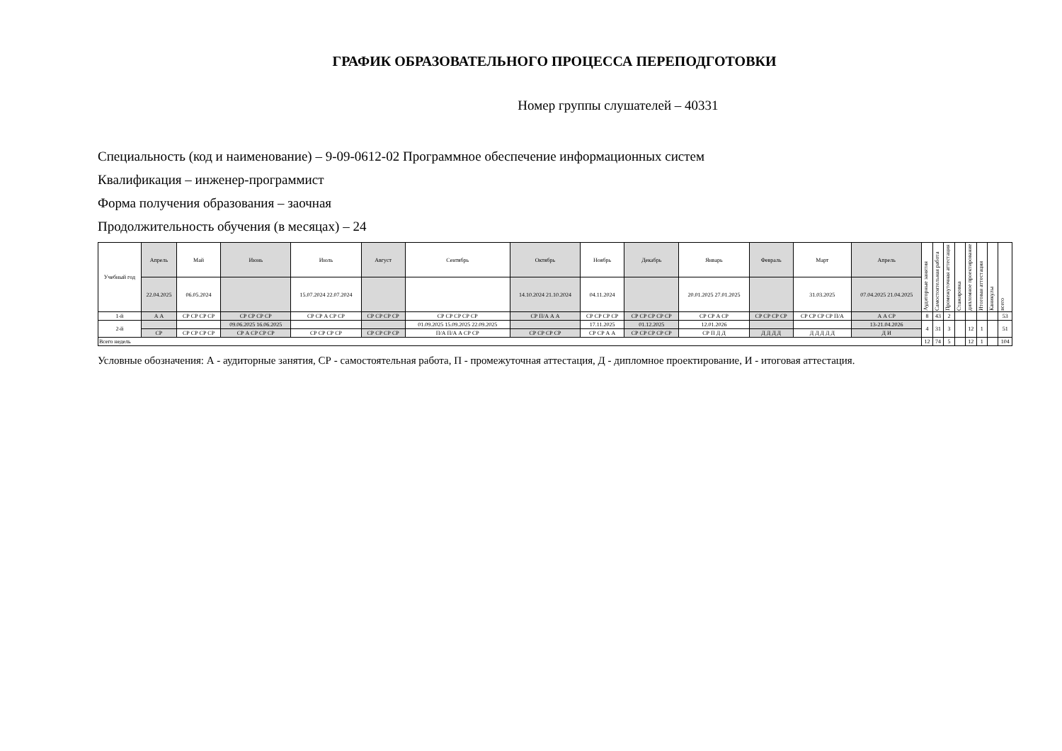ГРАФИК ОБРАЗОВАТЕЛЬНОГО ПРОЦЕССА ПЕРЕПОДГОТОВКИ
Номер группы слушателей – 40331
Специальность (код и наименование) – 9-09-0612-02 Программное обеспечение информационных систем
Квалификация – инженер-программист
Форма получения образования – заочная
Продолжительность обучения (в месяцах) – 24
| Учебный год | Апрель | Май | Июнь | Июль | Август | Сентябрь | Октябрь | Ноябрь | Декабрь | Январь | Февраль | Март | Апрель | Аудиторные занятия | Самостоятельная работа | Промежуточная аттестация | Стажировка | дипломное проектирование | Итоговая аттестация | Каникулы | всего |
| --- | --- | --- | --- | --- | --- | --- | --- | --- | --- | --- | --- | --- | --- | --- | --- | --- | --- | --- | --- | --- | --- |
| | 22.04.2025 | 06.05.2024 | | 15.07.2024 22.07.2024 | | | 14.10.2024 21.10.2024 | 04.11.2024 | | 20.01.2025 27.01.2025 | | 31.03.2025 | 07.04.2025 21.04.2025 | | | | | | | | |
| 1-й | А А | СР СР СР СР | СР СР СР СР | СР СР А СР СР | СР СР СР СР | СР СР СР СР СР | СР П/А А А | СР СР СР СР | СР СР СР СР СР | СР СР А СР | СР СР СР СР | СР СР СР СР П/А | А А СР | 8 | 43 | 2 | | | | | 53 |
| 2-й | | | 09.06.2025 16.06.2025 | | | 01.09.2025 15.09.2025 22.09.2025 | | 17.11.2025 | 01.12.2025 | 12.01.2026 | | | 13-21.04.2026 | 4 | 31 | 3 | | 12 | 1 | | 51 |
| | СР | СР СР СР СР | СР А СР СР СР | СР СР СР СР | СР СР СР СР | П/А П/А А СР СР | СР СР СР СР | СР СР А А | СР СР СР СР СР | СР П Д Д | Д Д Д Д | Д Д Д Д Д | Д И | | | | | | | | |
| Всего недель | | | | | | | | | | | | | | 12 | 74 | 5 | | 12 | 1 | | 104 |
Условные обозначения: А - аудиторные занятия, СР - самостоятельная работа, П - промежуточная аттестация, Д - дипломное проектирование, И - итоговая аттестация.